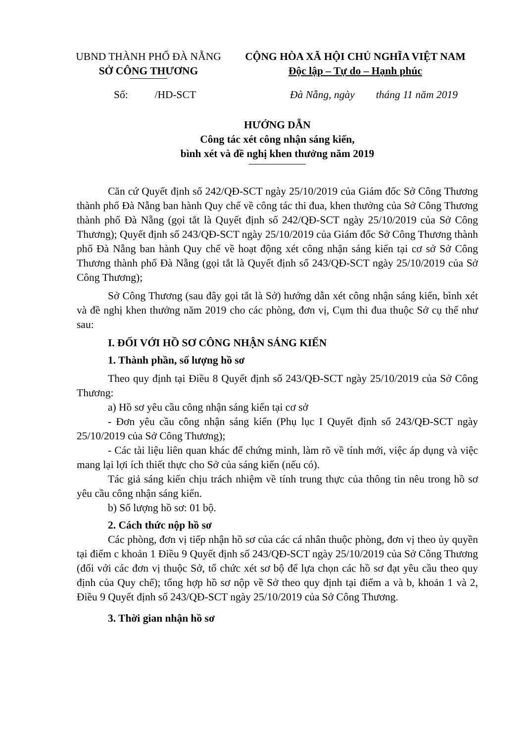UBND THÀNH PHỐ ĐÀ NẴNG
SỞ CÔNG THƯƠNG
CỘNG HÒA XÃ HỘI CHỦ NGHĨA VIỆT NAM
Độc lập – Tự do – Hạnh phúc
Số: /HD-SCT Đà Nẵng, ngày tháng 11 năm 2019
HƯỚNG DẪN
Công tác xét công nhận sáng kiến,
bình xét và đề nghị khen thưởng năm 2019
Căn cứ Quyết định số 242/QĐ-SCT ngày 25/10/2019 của Giám đốc Sở Công Thương thành phố Đà Nẵng ban hành Quy chế về công tác thi đua, khen thưởng của Sở Công Thương thành phố Đà Nẵng (gọi tắt là Quyết định số 242/QĐ-SCT ngày 25/10/2019 của Sở Công Thương); Quyết định số 243/QĐ-SCT ngày 25/10/2019 của Giám đốc Sở Công Thương thành phố Đà Nẵng ban hành Quy chế về hoạt động xét công nhận sáng kiến tại cơ sở Sở Công Thương thành phố Đà Nẵng (gọi tắt là Quyết định số 243/QĐ-SCT ngày 25/10/2019 của Sở Công Thương);
Sở Công Thương (sau đây gọi tắt là Sở) hướng dẫn xét công nhận sáng kiến, bình xét và đề nghị khen thưởng năm 2019 cho các phòng, đơn vị, Cụm thi đua thuộc Sở cụ thể như sau:
I. ĐỐI VỚI HỒ SƠ CÔNG NHẬN SÁNG KIẾN
1. Thành phần, số lượng hồ sơ
Theo quy định tại Điều 8 Quyết định số 243/QĐ-SCT ngày 25/10/2019 của Sở Công Thương:
a) Hồ sơ yêu cầu công nhận sáng kiến tại cơ sở
- Đơn yêu cầu công nhận sáng kiến (Phụ lục I Quyết định số 243/QĐ-SCT ngày 25/10/2019 của Sở Công Thương);
- Các tài liệu liên quan khác để chứng minh, làm rõ về tính mới, việc áp dụng và việc mang lại lợi ích thiết thực cho Sở của sáng kiến (nếu có).
Tác giả sáng kiến chịu trách nhiệm về tính trung thực của thông tin nêu trong hồ sơ yêu cầu công nhận sáng kiến.
b) Số lượng hồ sơ: 01 bộ.
2. Cách thức nộp hồ sơ
Các phòng, đơn vị tiếp nhận hồ sơ của các cá nhân thuộc phòng, đơn vị theo ủy quyền tại điểm c khoản 1 Điều 9 Quyết định số 243/QĐ-SCT ngày 25/10/2019 của Sở Công Thương (đối với các đơn vị thuộc Sở, tổ chức xét sơ bộ để lựa chọn các hồ sơ đạt yêu cầu theo quy định của Quy chế); tổng hợp hồ sơ nộp về Sở theo quy định tại điểm a và b, khoản 1 và 2, Điều 9 Quyết định số 243/QĐ-SCT ngày 25/10/2019 của Sở Công Thương.
3. Thời gian nhận hồ sơ